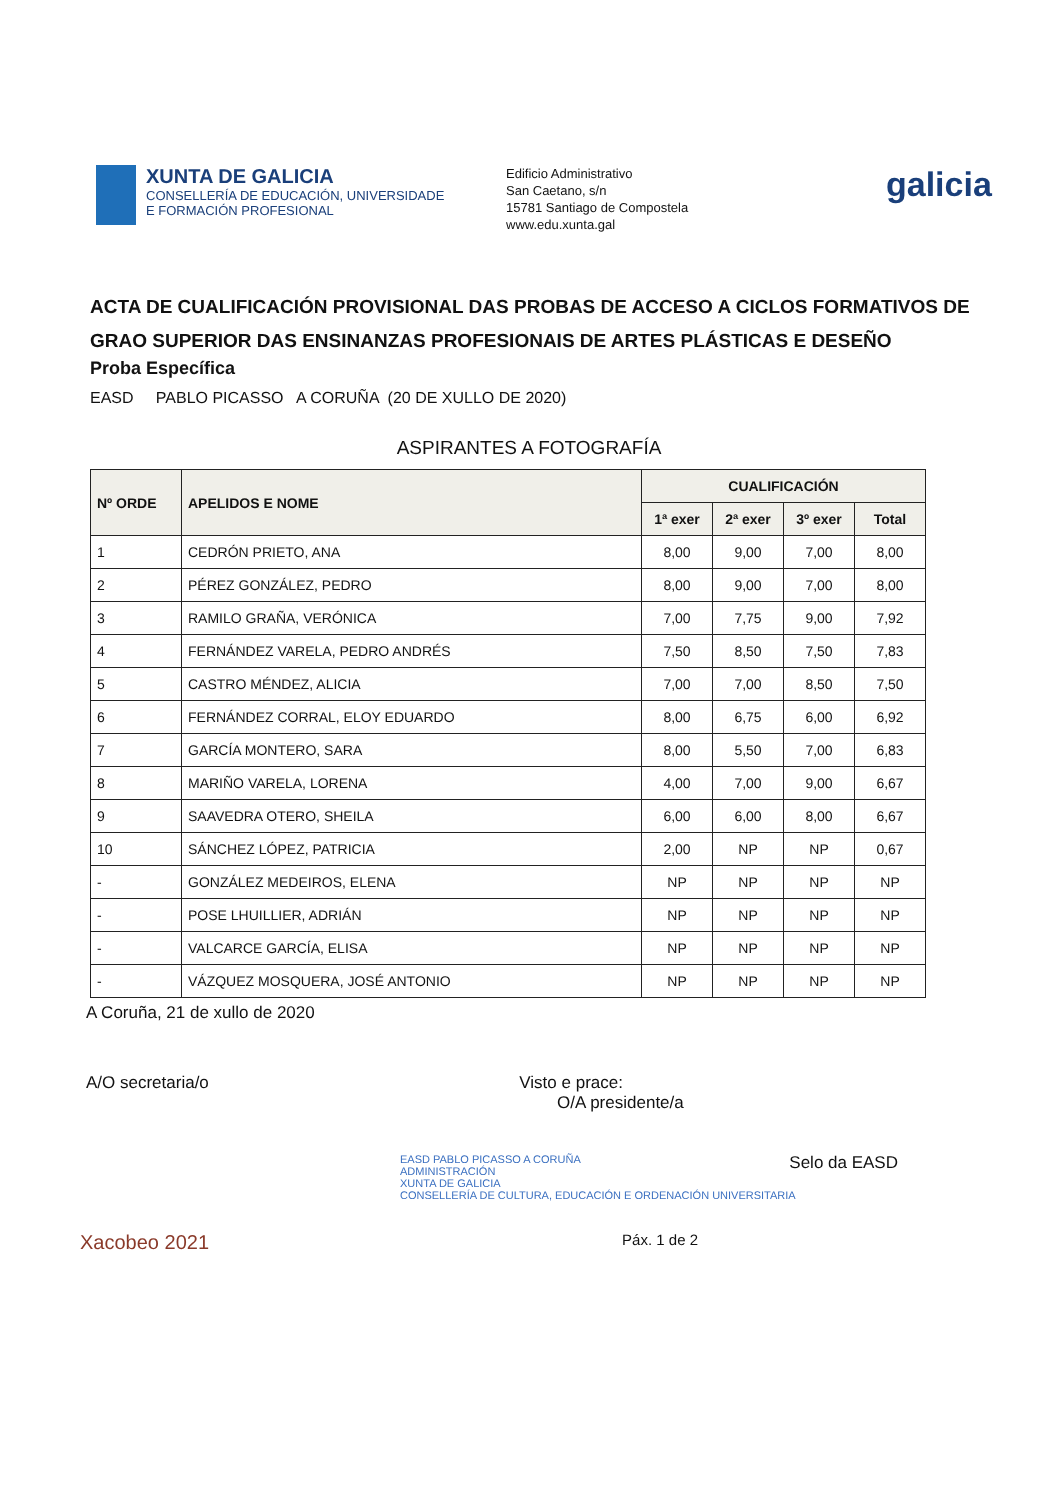XUNTA DE GALICIA
CONSELLERÍA DE EDUCACIÓN, UNIVERSIDADE
E FORMACIÓN PROFESIONAL
Edificio Administrativo
San Caetano, s/n
15781 Santiago de Compostela
www.edu.xunta.gal
galicia
ACTA DE CUALIFICACIÓN PROVISIONAL DAS PROBAS DE ACCESO A CICLOS FORMATIVOS DE GRAO SUPERIOR DAS ENSINANZAS PROFESIONAIS DE ARTES PLÁSTICAS E DESEÑO
Proba Específica
EASD PABLO PICASSO A CORUÑA (20 DE XULLO DE 2020)
ASPIRANTES A FOTOGRAFÍA
| Nº ORDE | APELIDOS E NOME | CUALIFICACIÓN | | | |
| --- | --- | --- | --- | --- | --- |
| | | 1ª exer | 2ª exer | 3º exer | Total |
| 1 | CEDRÓN PRIETO, ANA | 8,00 | 9,00 | 7,00 | 8,00 |
| 2 | PÉREZ GONZÁLEZ, PEDRO | 8,00 | 9,00 | 7,00 | 8,00 |
| 3 | RAMILO GRAÑA, VERÓNICA | 7,00 | 7,75 | 9,00 | 7,92 |
| 4 | FERNÁNDEZ VARELA, PEDRO ANDRÉS | 7,50 | 8,50 | 7,50 | 7,83 |
| 5 | CASTRO MÉNDEZ, ALICIA | 7,00 | 7,00 | 8,50 | 7,50 |
| 6 | FERNÁNDEZ CORRAL, ELOY EDUARDO | 8,00 | 6,75 | 6,00 | 6,92 |
| 7 | GARCÍA MONTERO, SARA | 8,00 | 5,50 | 7,00 | 6,83 |
| 8 | MARIÑO VARELA, LORENA | 4,00 | 7,00 | 9,00 | 6,67 |
| 9 | SAAVEDRA OTERO, SHEILA | 6,00 | 6,00 | 8,00 | 6,67 |
| 10 | SÁNCHEZ LÓPEZ, PATRICIA | 2,00 | NP | NP | 0,67 |
| - | GONZÁLEZ MEDEIROS, ELENA | NP | NP | NP | NP |
| - | POSE LHUILLIER, ADRIÁN | NP | NP | NP | NP |
| - | VALCARCE GARCÍA, ELISA | NP | NP | NP | NP |
| - | VÁZQUEZ MOSQUERA, JOSÉ ANTONIO | NP | NP | NP | NP |
A Coruña, 21 de xullo de 2020
A/O secretaria/o Visto e prace:
O/A presidente/a
Selo da EASD
EASD PABLO PICASSO A CORUÑA
ADMINISTRACIÓN
XUNTA DE GALICIA
CONSELLERÍA DE CULTURA, EDUCACIÓN E ORDENACIÓN UNIVERSITARIA
Xacobeo 2021
Páx. 1 de 2